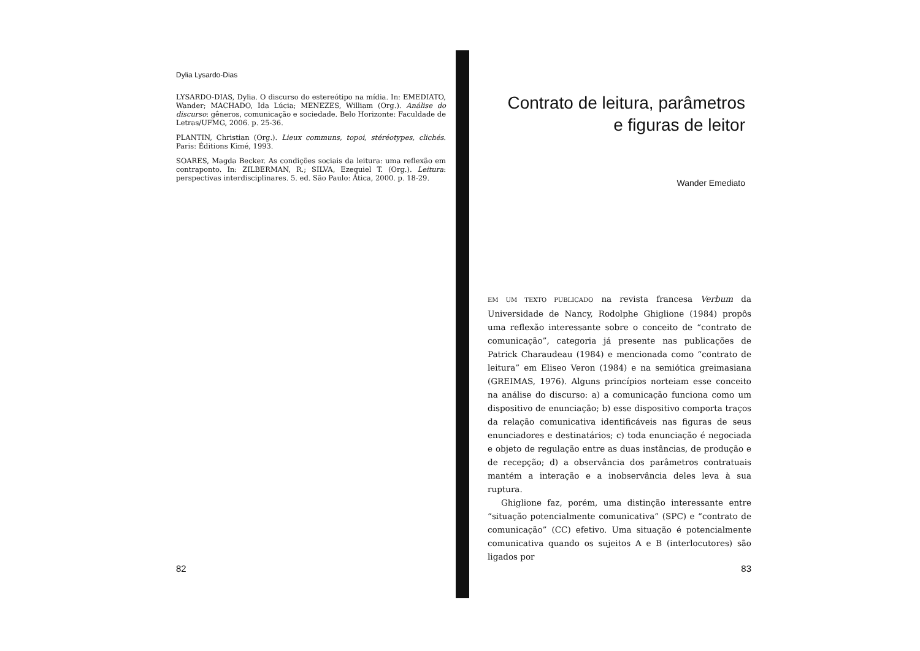Dylia Lysardo-Dias
LYSARDO-DIAS, Dylia. O discurso do estereótipo na mídia. In: EMEDIATO, Wander; MACHADO, Ida Lúcia; MENEZES, William (Org.). Análise do discurso: gêneros, comunicação e sociedade. Belo Horizonte: Faculdade de Letras/UFMG, 2006. p. 25-36.
PLANTIN, Christian (Org.). Lieux communs, topoi, stéréotypes, clichés. Paris: Éditions Kimé, 1993.
SOARES, Magda Becker. As condições sociais da leitura: uma reflexão em contraponto. In: ZILBERMAN, R.; SILVA, Ezequiel T. (Org.). Leitura: perspectivas interdisciplinares. 5. ed. São Paulo: Ática, 2000. p. 18-29.
82
Contrato de leitura, parâmetros
e figuras de leitor
Wander Emediato
EM UM TEXTO PUBLICADO na revista francesa Verbum da Universidade de Nancy, Rodolphe Ghiglione (1984) propôs uma reflexão interessante sobre o conceito de “contrato de comunicação”, categoria já presente nas publicações de Patrick Charaudeau (1984) e mencionada como “contrato de leitura” em Eliseo Veron (1984) e na semiótica greimasiana (GREIMAS, 1976). Alguns princípios norteiam esse conceito na análise do discurso: a) a comunicação funciona como um dispositivo de enunciação; b) esse dispositivo comporta traços da relação comunicativa identificáveis nas figuras de seus enunciadores e destinatários; c) toda enunciação é negociada e objeto de regulação entre as duas instâncias, de produção e de recepção; d) a observância dos parâmetros contratuais mantém a interação e a inobservância deles leva à sua ruptura.
Ghiglione faz, porém, uma distinção interessante entre “situação potencialmente comunicativa” (SPC) e “contrato de comunicação” (CC) efetivo. Uma situação é potencialmente comunicativa quando os sujeitos A e B (interlocutores) são ligados por
83